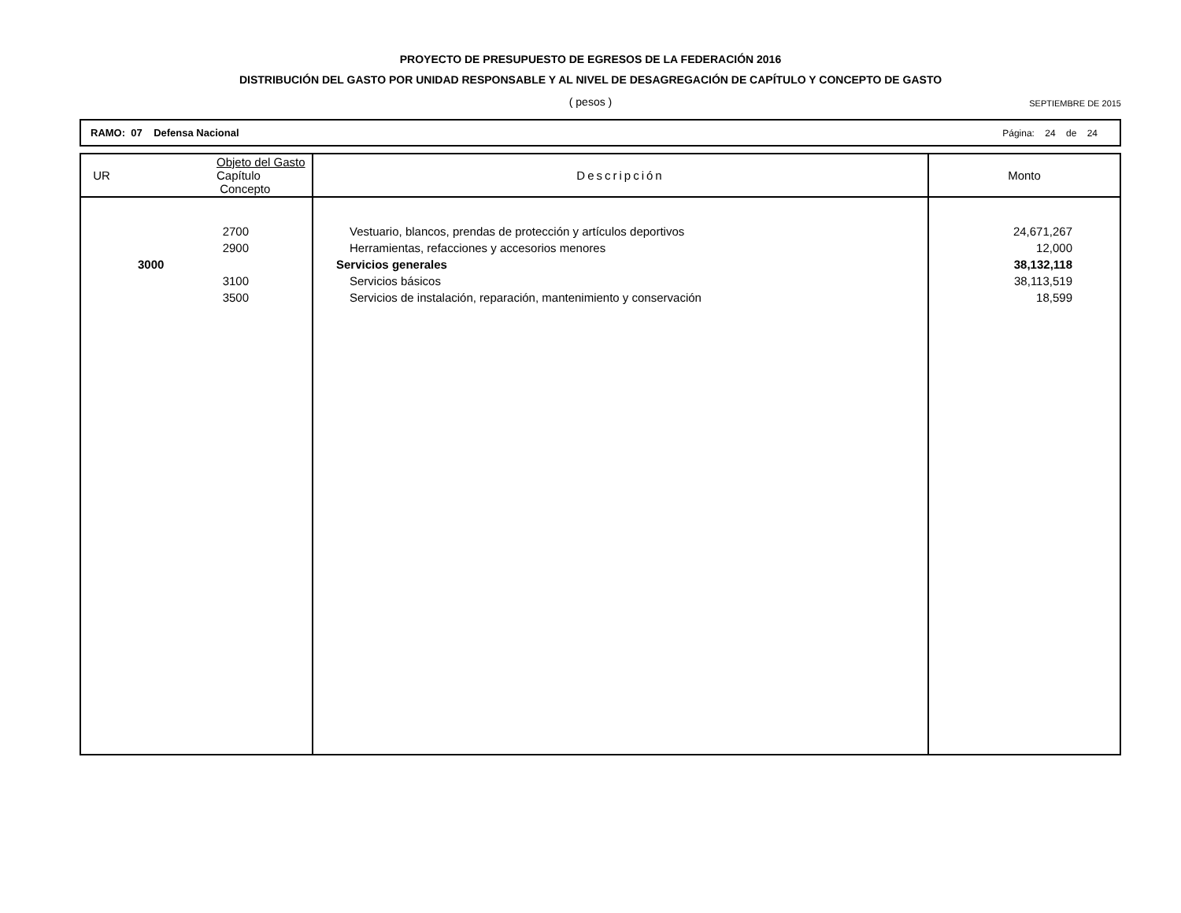PROYECTO DE PRESUPUESTO DE EGRESOS DE LA FEDERACIÓN 2016
DISTRIBUCIÓN DEL GASTO POR UNIDAD RESPONSABLE Y AL NIVEL DE DESAGREGACIÓN DE CAPÍTULO Y CONCEPTO DE GASTO
( pesos )
SEPTIEMBRE DE 2015
RAMO: 07 Defensa Nacional Página: 24 de 24
| UR | Objeto del Gasto Capítulo Concepto | Descripción | Monto |
| --- | --- | --- | --- |
| 2700 | | Vestuario, blancos, prendas de protección y artículos deportivos | 24,671,267 |
| 2900 | | Herramientas, refacciones y accesorios menores | 12,000 |
| | 3000 | Servicios generales | 38,132,118 |
| 3100 | | Servicios básicos | 38,113,519 |
| 3500 | | Servicios de instalación, reparación, mantenimiento y conservación | 18,599 |